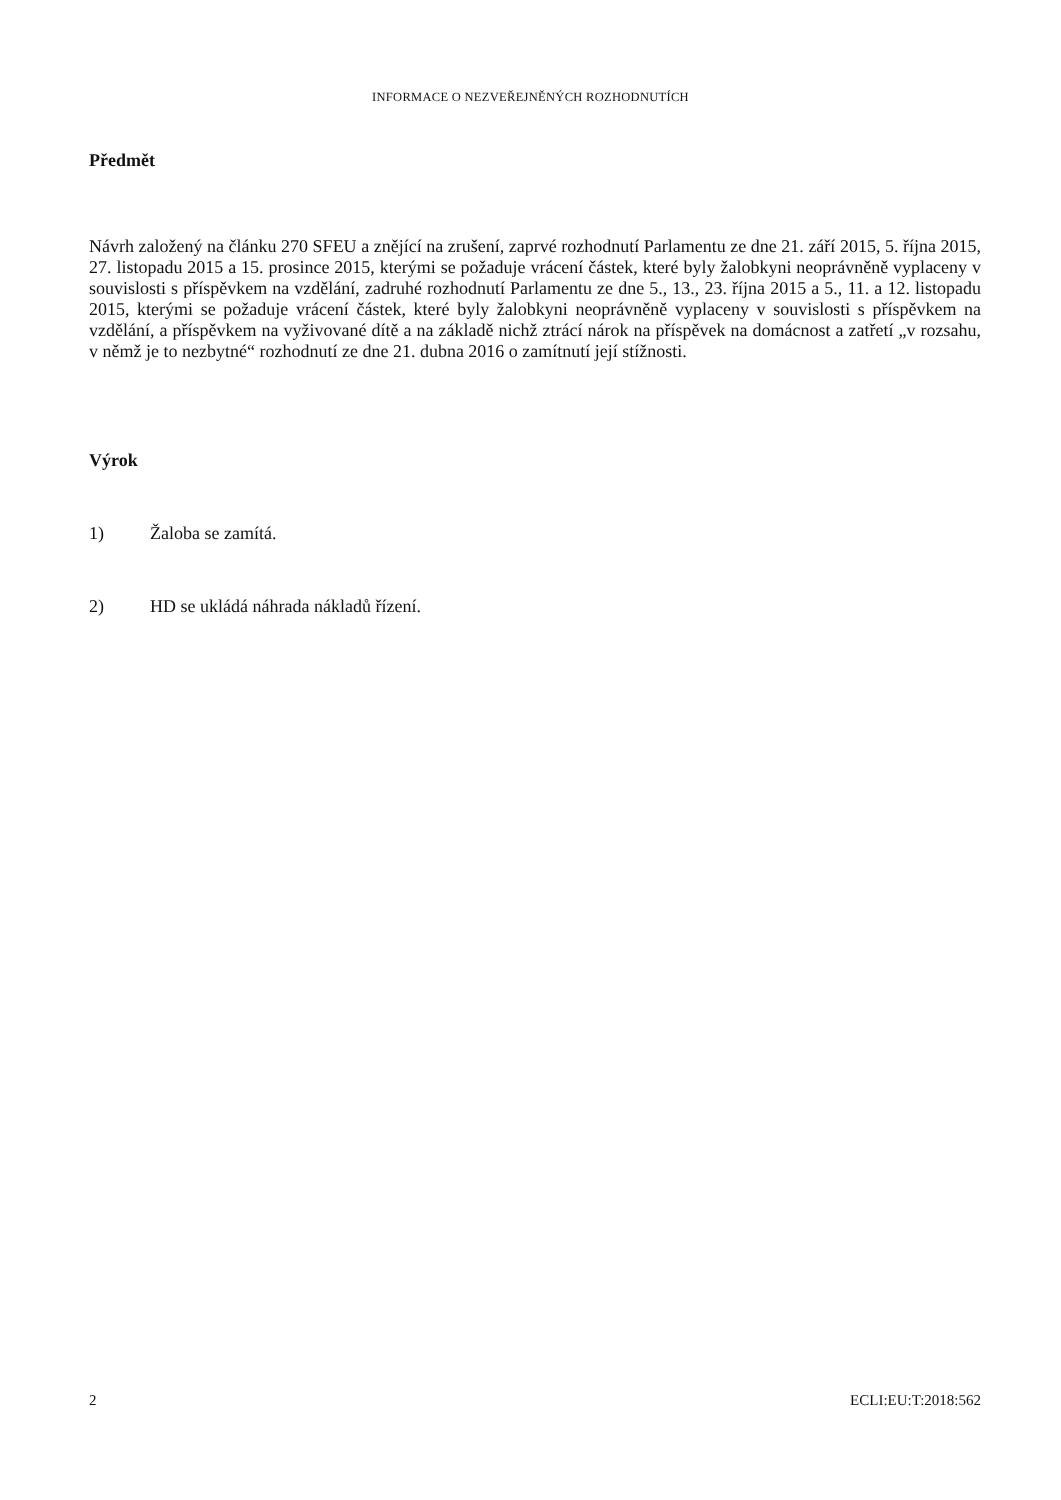INFORMACE O NEZVEŘEJNĚNÝCH ROZHODNUTÍCH
Předmět
Návrh založený na článku 270 SFEU a znějící na zrušení, zaprvé rozhodnutí Parlamentu ze dne 21. září 2015, 5. října 2015, 27. listopadu 2015 a 15. prosince 2015, kterými se požaduje vrácení částek, které byly žalobkyni neoprávněně vyplaceny v souvislosti s příspěvkem na vzdělání, zadruhé rozhodnutí Parlamentu ze dne 5., 13., 23. října 2015 a 5., 11. a 12. listopadu 2015, kterými se požaduje vrácení částek, které byly žalobkyni neoprávněně vyplaceny v souvislosti s příspěvkem na vzdělání, a příspěvkem na vyživované dítě a na základě nichž ztrácí nárok na příspěvek na domácnost a zatřetí „v rozsahu, v němž je to nezbytné“ rozhodnutí ze dne 21. dubna 2016 o zamítnutí její stížnosti.
Výrok
1) Žaloba se zamítá.
2) HD se ukládá náhrada nákladů řízení.
2 ECLI:EU:T:2018:562